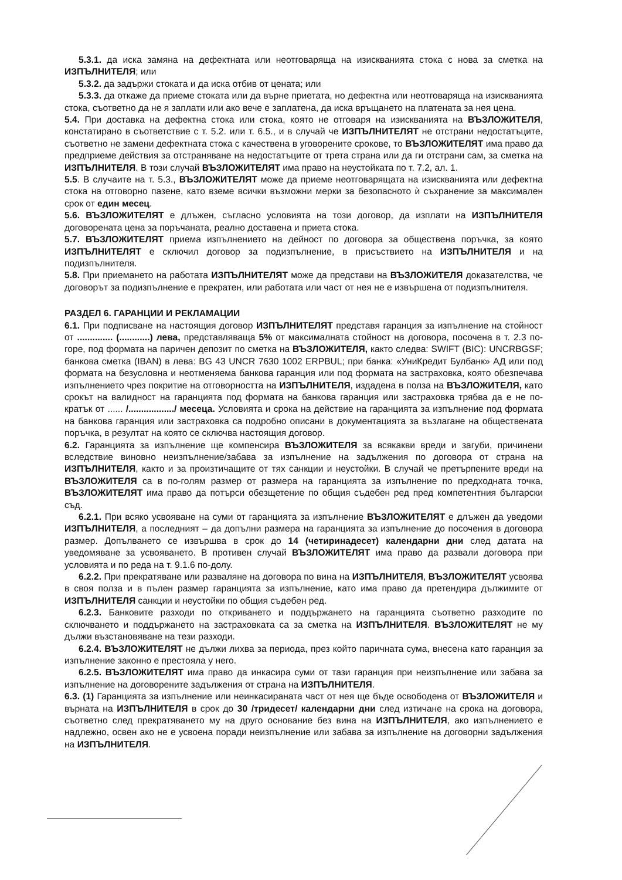5.3.1. да иска замяна на дефектната или неотговаряща на изискванията стока с нова за сметка на ИЗПЪЛНИТЕЛЯ; или
5.3.2. да задържи стоката и да иска отбив от цената; или
5.3.3. да откаже да приеме стоката или да върне приетата, но дефектна или неотговаряща на изискванията стока, съответно да не я заплати или ако вече е заплатена, да иска връщането на платената за нея цена.
5.4. При доставка на дефектна стока или стока, която не отговаря на изискванията на ВЪЗЛОЖИТЕЛЯ, констатирано в съответствие с т. 5.2. или т. 6.5., и в случай че ИЗПЪЛНИТЕЛЯТ не отстрани недостатъците, съответно не замени дефектната стока с качествена в уговорените срокове, то ВЪЗЛОЖИТЕЛЯТ има право да предприеме действия за отстраняване на недостатъците от трета страна или да ги отстрани сам, за сметка на ИЗПЪЛНИТЕЛЯ. В този случай ВЪЗЛОЖИТЕЛЯТ има право на неустойката по т. 7.2, ал. 1.
5.5. В случаите на т. 5.3., ВЪЗЛОЖИТЕЛЯТ може да приеме неотговарящата на изискванията или дефектна стока на отговорно пазене, като вземе всички възможни мерки за безопасното ѝ съхранение за максимален срок от един месец.
5.6. ВЪЗЛОЖИТЕЛЯТ е длъжен, съгласно условията на този договор, да изплати на ИЗПЪЛНИТЕЛЯ договорената цена за поръчаната, реално доставена и приета стока.
5.7. ВЪЗЛОЖИТЕЛЯТ приема изпълнението на дейност по договора за обществена поръчка, за която ИЗПЪЛНИТЕЛЯТ е сключил договор за подизпълнение, в присъствието на ИЗПЪЛНИТЕЛЯ и на подизпълнителя.
5.8. При приемането на работата ИЗПЪЛНИТЕЛЯТ може да представи на ВЪЗЛОЖИТЕЛЯ доказателства, че договорът за подизпълнение е прекратен, или работата или част от нея не е извършена от подизпълнителя.
РАЗДЕЛ 6. ГАРАНЦИИ И РЕКЛАМАЦИИ
6.1. При подписване на настоящия договор ИЗПЪЛНИТЕЛЯТ представя гаранция за изпълнение на стойност от .............. (............) лева, представляваща 5% от максималната стойност на договора, посочена в т. 2.3 по-горе, под формата на паричен депозит по сметка на ВЪЗЛОЖИТЕЛЯ, както следва: SWIFT (BIC): UNCRBGSF; банкова сметка (IBAN) в лева: BG 43 UNCR 7630 1002 ERPBUL; при банка: «УниКредит Булбанк» АД или под формата на безусловна и неотменяема банкова гаранция или под формата на застраховка, която обезпечава изпълнението чрез покритие на отговорността на ИЗПЪЛНИТЕЛЯ, издадена в полза на ВЪЗЛОЖИТЕЛЯ, като срокът на валидност на гаранцията под формата на банкова гаранция или застраховка трябва да е не по-кратък от ...... /................../ месеца. Условията и срока на действие на гаранцията за изпълнение под формата на банкова гаранция или застраховка са подробно описани в документацията за възлагане на обществената поръчка, в резултат на която се сключва настоящия договор.
6.2. Гаранцията за изпълнение ще компенсира ВЪЗЛОЖИТЕЛЯ за всякакви вреди и загуби, причинени вследствие виновно неизпълнение/забава за изпълнение на задължения по договора от страна на ИЗПЪЛНИТЕЛЯ, както и за произтичащите от тях санкции и неустойки. В случай че претърпените вреди на ВЪЗЛОЖИТЕЛЯ са в по-голям размер от размера на гаранцията за изпълнение по предходната точка, ВЪЗЛОЖИТЕЛЯТ има право да потърси обезщетение по общия съдебен ред пред компетентния български съд.
6.2.1. При всяко усвояване на суми от гаранцията за изпълнение ВЪЗЛОЖИТЕЛЯТ е длъжен да уведоми ИЗПЪЛНИТЕЛЯ, а последният – да допълни размера на гаранцията за изпълнение до посочения в договора размер. Допълването се извършва в срок до 14 (четиринадесет) календарни дни след датата на уведомяване за усвояването. В противен случай ВЪЗЛОЖИТЕЛЯТ има право да развали договора при условията и по реда на т. 9.1.6 по-долу.
6.2.2. При прекратяване или разваляне на договора по вина на ИЗПЪЛНИТЕЛЯ, ВЪЗЛОЖИТЕЛЯТ усвоява в своя полза и в пълен размер гаранцията за изпълнение, като има право да претендира дължимите от ИЗПЪЛНИТЕЛЯ санкции и неустойки по общия съдебен ред.
6.2.3. Банковите разходи по откриването и поддържането на гаранцията съответно разходите по сключването и поддържането на застраховката са за сметка на ИЗПЪЛНИТЕЛЯ. ВЪЗЛОЖИТЕЛЯТ не му дължи възстановяване на тези разходи.
6.2.4. ВЪЗЛОЖИТЕЛЯТ не дължи лихва за периода, през който паричната сума, внесена като гаранция за изпълнение законно е престояла у него.
6.2.5. ВЪЗЛОЖИТЕЛЯТ има право да инкасира суми от тази гаранция при неизпълнение или забава за изпълнение на договорените задължения от страна на ИЗПЪЛНИТЕЛЯ.
6.3. (1) Гаранцията за изпълнение или неинкасираната част от нея ще бъде освободена от ВЪЗЛОЖИТЕЛЯ и върната на ИЗПЪЛНИТЕЛЯ в срок до 30 /тридесет/ календарни дни след изтичане на срока на договора, съответно след прекратяването му на друго основание без вина на ИЗПЪЛНИТЕЛЯ, ако изпълнението е надлежно, освен ако не е усвоена поради неизпълнение или забава за изпълнение на договорни задължения на ИЗПЪЛНИТЕЛЯ.